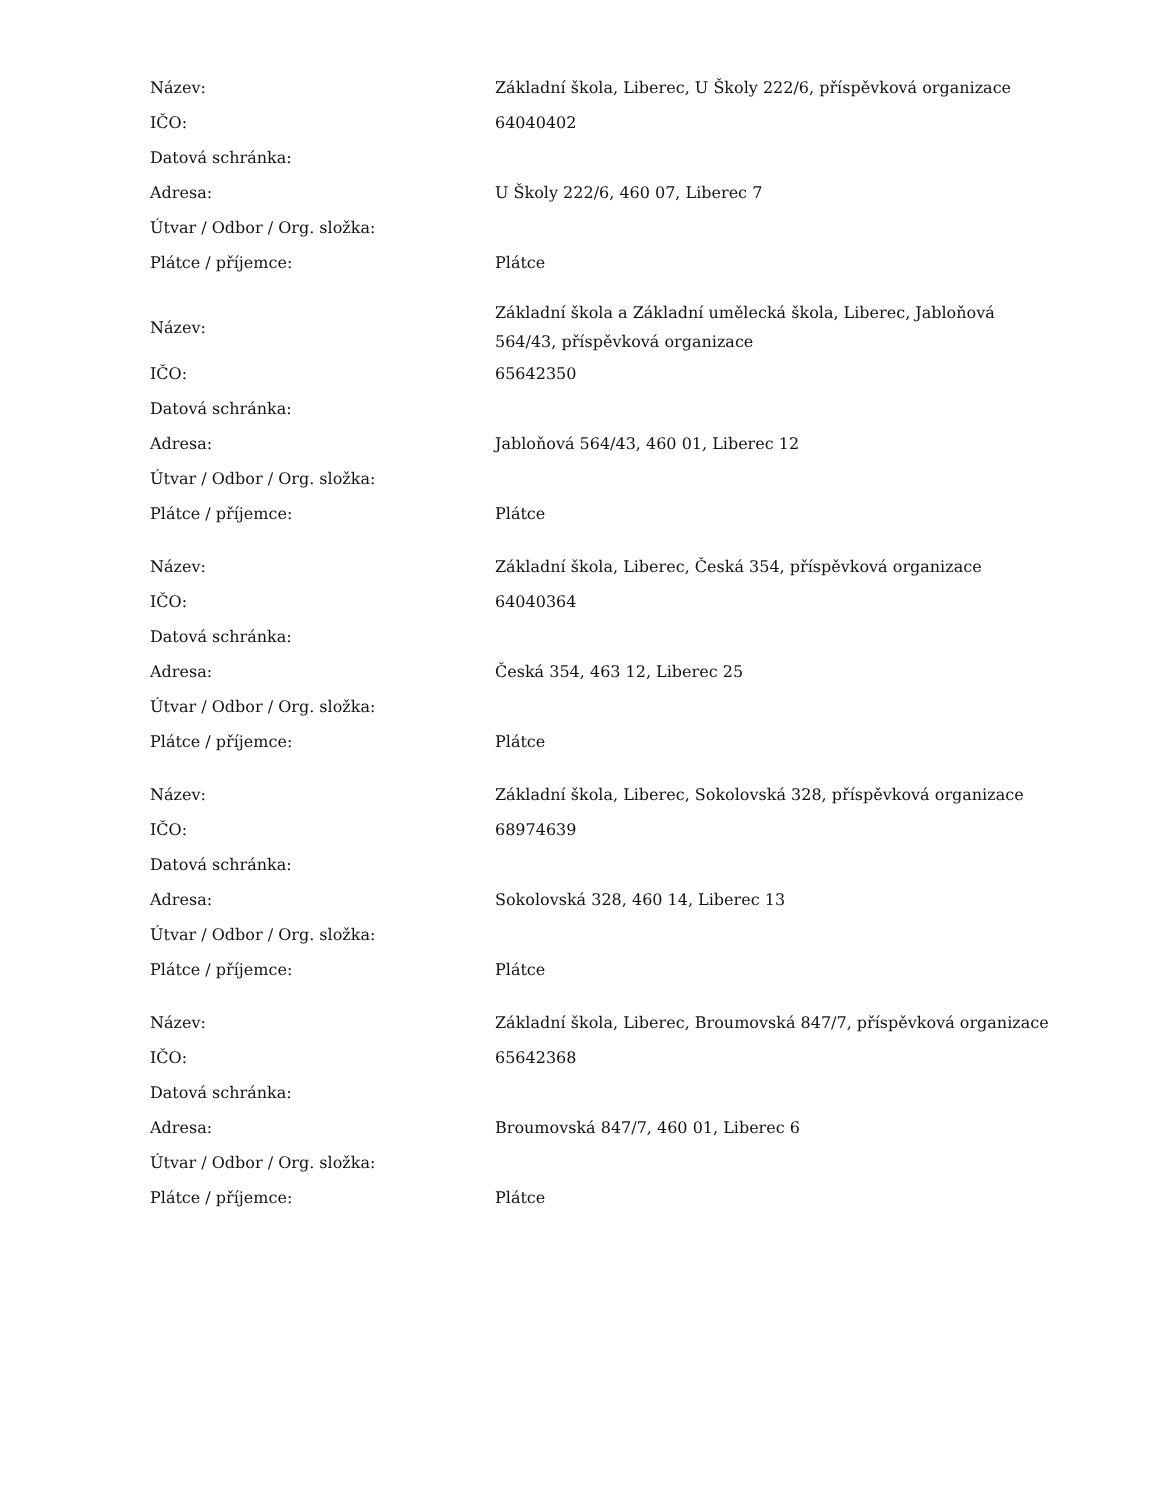| Název: | Základní škola, Liberec, U Školy 222/6, příspěvková organizace |
| IČO: | 64040402 |
| Datová schránka: | |
| Adresa: | U Školy 222/6, 460 07, Liberec 7 |
| Útvar / Odbor / Org. složka: | |
| Plátce / příjemce: | Plátce |
| Název: | Základní škola a Základní umělecká škola, Liberec, Jabloňová 564/43, příspěvková organizace |
| IČO: | 65642350 |
| Datová schránka: | |
| Adresa: | Jabloňová 564/43, 460 01, Liberec 12 |
| Útvar / Odbor / Org. složka: | |
| Plátce / příjemce: | Plátce |
| Název: | Základní škola, Liberec, Česká 354, příspěvková organizace |
| IČO: | 64040364 |
| Datová schránka: | |
| Adresa: | Česká 354, 463 12, Liberec 25 |
| Útvar / Odbor / Org. složka: | |
| Plátce / příjemce: | Plátce |
| Název: | Základní škola, Liberec, Sokolovská 328, příspěvková organizace |
| IČO: | 68974639 |
| Datová schránka: | |
| Adresa: | Sokolovská 328, 460 14, Liberec 13 |
| Útvar / Odbor / Org. složka: | |
| Plátce / příjemce: | Plátce |
| Název: | Základní škola, Liberec, Broumovská 847/7, příspěvková organizace |
| IČO: | 65642368 |
| Datová schránka: | |
| Adresa: | Broumovská 847/7, 460 01, Liberec 6 |
| Útvar / Odbor / Org. složka: | |
| Plátce / příjemce: | Plátce |